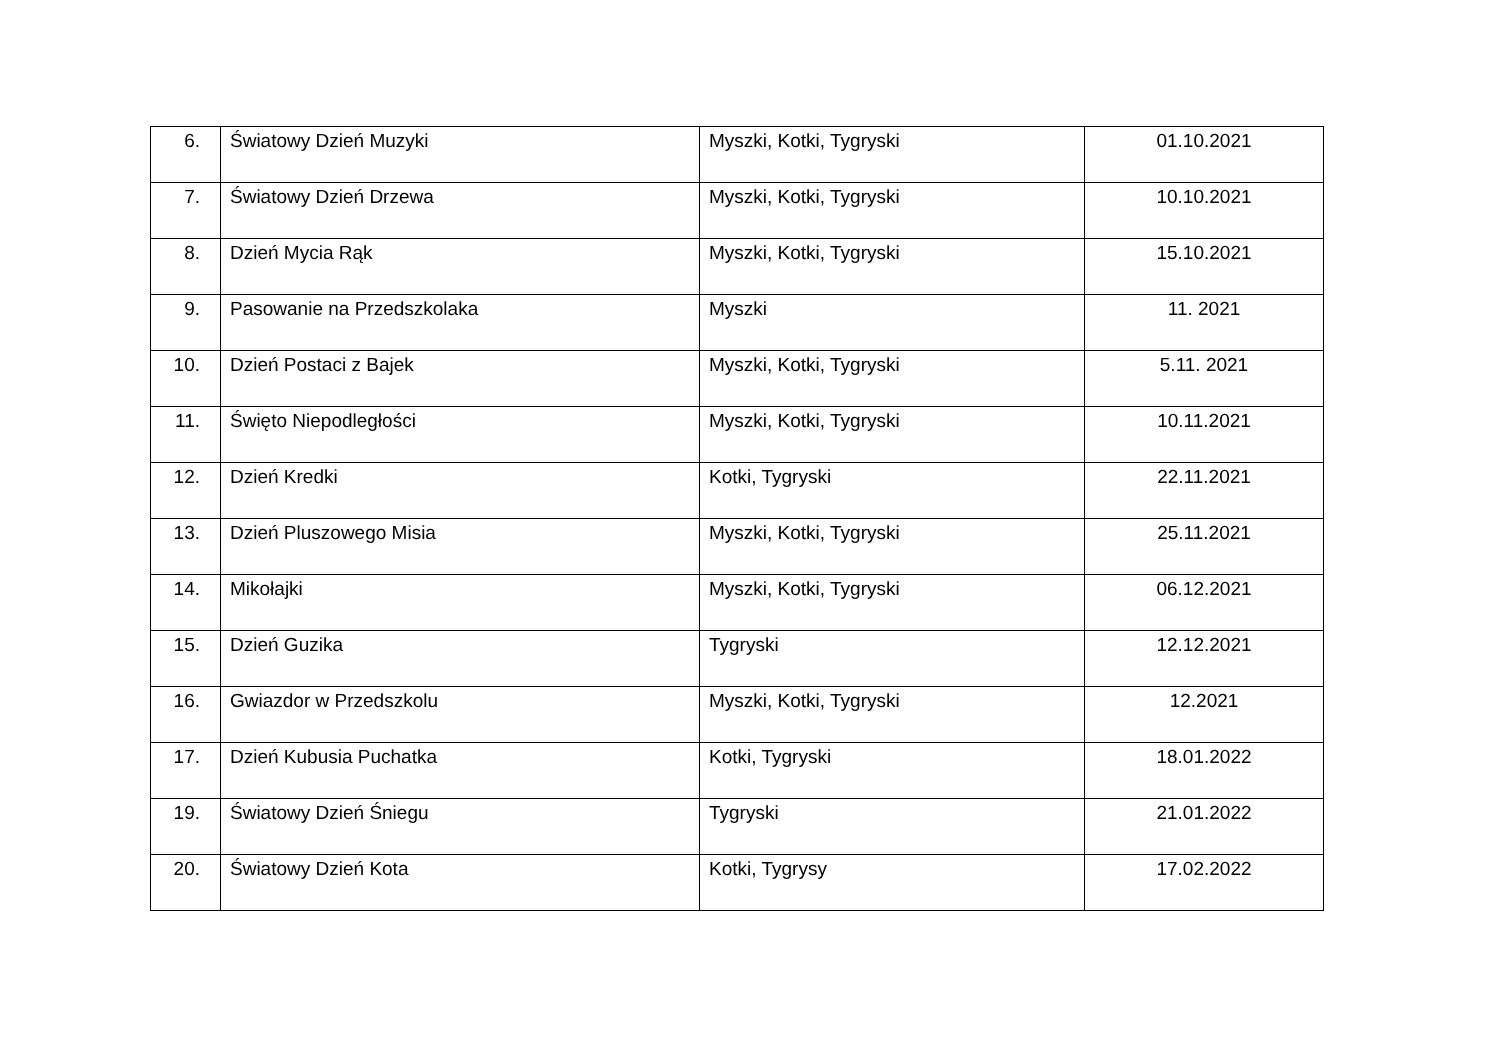| 6. | Światowy Dzień Muzyki | Myszki, Kotki, Tygryski | 01.10.2021 |
| 7. | Światowy Dzień Drzewa | Myszki, Kotki, Tygryski | 10.10.2021 |
| 8. | Dzień Mycia Rąk | Myszki, Kotki, Tygryski | 15.10.2021 |
| 9. | Pasowanie na Przedszkolaka | Myszki | 11. 2021 |
| 10. | Dzień Postaci z Bajek | Myszki, Kotki, Tygryski | 5.11. 2021 |
| 11. | Święto Niepodległości | Myszki, Kotki, Tygryski | 10.11.2021 |
| 12. | Dzień Kredki | Kotki, Tygryski | 22.11.2021 |
| 13. | Dzień Pluszowego Misia | Myszki, Kotki, Tygryski | 25.11.2021 |
| 14. | Mikołajki | Myszki, Kotki, Tygryski | 06.12.2021 |
| 15. | Dzień Guzika | Tygryski | 12.12.2021 |
| 16. | Gwiazdor w Przedszkolu | Myszki, Kotki, Tygryski | 12.2021 |
| 17. | Dzień Kubusia Puchatka | Kotki, Tygryski | 18.01.2022 |
| 19. | Światowy Dzień Śniegu | Tygryski | 21.01.2022 |
| 20. | Światowy Dzień Kota | Kotki, Tygrysy | 17.02.2022 |